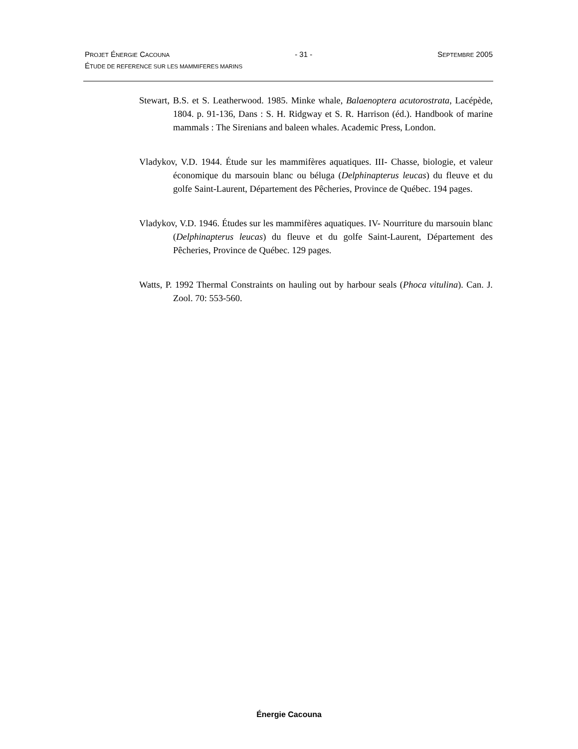PROJET ÉNERGIE CACOUNA - 31 - SEPTEMBRE 2005
ÉTUDE DE REFERENCE SUR LES MAMMIFERES MARINS
Stewart, B.S. et S. Leatherwood. 1985. Minke whale, Balaenoptera acutorostrata, Lacépède, 1804. p. 91-136, Dans : S. H. Ridgway et S. R. Harrison (éd.). Handbook of marine mammals : The Sirenians and baleen whales. Academic Press, London.
Vladykov, V.D. 1944. Étude sur les mammifères aquatiques. III- Chasse, biologie, et valeur économique du marsouin blanc ou béluga (Delphinapterus leucas) du fleuve et du golfe Saint-Laurent, Département des Pêcheries, Province de Québec. 194 pages.
Vladykov, V.D. 1946. Études sur les mammifères aquatiques. IV- Nourriture du marsouin blanc (Delphinapterus leucas) du fleuve et du golfe Saint-Laurent, Département des Pêcheries, Province de Québec. 129 pages.
Watts, P. 1992 Thermal Constraints on hauling out by harbour seals (Phoca vitulina). Can. J. Zool. 70: 553-560.
Énergie Cacouna